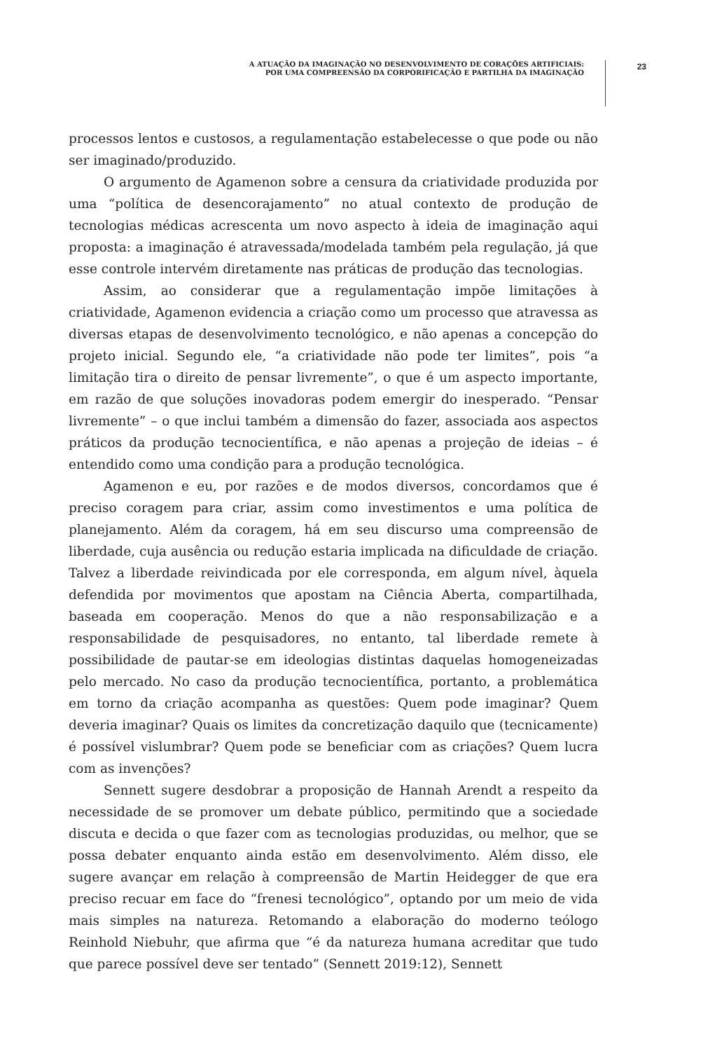A ATUAÇÃO DA IMAGINAÇÃO NO DESENVOLVIMENTO DE CORAÇÕES ARTIFICIAIS:
POR UMA COMPREENSÃO DA CORPORIFICAÇÃO E PARTILHA DA IMAGINAÇÃO
23
processos lentos e custosos, a regulamentação estabelecesse o que pode ou não ser imaginado/produzido.
O argumento de Agamenon sobre a censura da criatividade produzida por uma “política de desencorajamento” no atual contexto de produção de tecnologias médicas acrescenta um novo aspecto à ideia de imaginação aqui proposta: a imaginação é atravessada/modelada também pela regulação, já que esse controle intervém diretamente nas práticas de produção das tecnologias.
Assim, ao considerar que a regulamentação impõe limitações à criatividade, Agamenon evidencia a criação como um processo que atravessa as diversas etapas de desenvolvimento tecnológico, e não apenas a concepção do projeto inicial. Segundo ele, “a criatividade não pode ter limites”, pois “a limitação tira o direito de pensar livremente”, o que é um aspecto importante, em razão de que soluções inovadoras podem emergir do inesperado. “Pensar livremente” – o que inclui também a dimensão do fazer, associada aos aspectos práticos da produção tecnocientífica, e não apenas a projeção de ideias – é entendido como uma condição para a produção tecnológica.
Agamenon e eu, por razões e de modos diversos, concordamos que é preciso coragem para criar, assim como investimentos e uma política de planejamento. Além da coragem, há em seu discurso uma compreensão de liberdade, cuja ausência ou redução estaria implicada na dificuldade de criação. Talvez a liberdade reivindicada por ele corresponda, em algum nível, àquela defendida por movimentos que apostam na Ciência Aberta, compartilhada, baseada em cooperação. Menos do que a não responsabilização e a responsabilidade de pesquisadores, no entanto, tal liberdade remete à possibilidade de pautar-se em ideologias distintas daquelas homogeneizadas pelo mercado. No caso da produção tecnocientífica, portanto, a problemática em torno da criação acompanha as questões: Quem pode imaginar? Quem deveria imaginar? Quais os limites da concretização daquilo que (tecnicamente) é possível vislumbrar? Quem pode se beneficiar com as criações? Quem lucra com as invenções?
Sennett sugere desdobrar a proposição de Hannah Arendt a respeito da necessidade de se promover um debate público, permitindo que a sociedade discuta e decida o que fazer com as tecnologias produzidas, ou melhor, que se possa debater enquanto ainda estão em desenvolvimento. Além disso, ele sugere avançar em relação à compreensão de Martin Heidegger de que era preciso recuar em face do “frenesi tecnológico”, optando por um meio de vida mais simples na natureza. Retomando a elaboração do moderno teólogo Reinhold Niebuhr, que afirma que “é da natureza humana acreditar que tudo que parece possível deve ser tentado” (Sennett 2019:12), Sennett